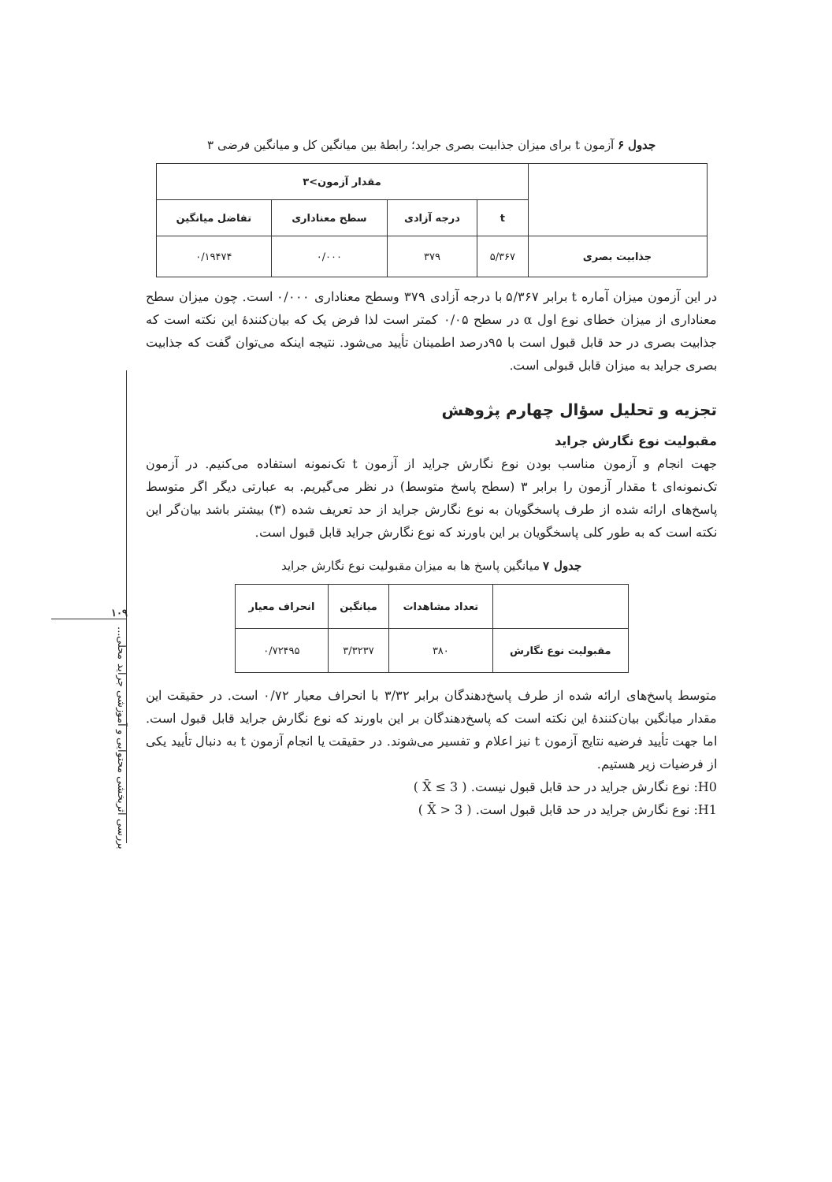۱۰۹
بررسی اثربخشی محتوایی و آموزشی جراید محلی...
جدول ۶ آزمون t برای میزان جذابیت بصری جراید؛ رابطهٔ بین میانگین کل و میانگین فرضی ۳
| | مقدار آزمون>۳ | | | |
| --- | --- | --- | --- | --- |
| | t | درجه آزادی | سطح معناداری | تفاضل میانگین |
| جذابیت بصری | ۵/۳۶۷ | ۳۷۹ | ۰/۰۰۰ | ۰/۱۹۴۷۴ |
در این آزمون میزان آماره t برابر ۵/۳۶۷ با درجه آزادی ۳۷۹ وسطح معناداری ۰/۰۰۰ است. چون میزان سطح معناداری از میزان خطای نوع اول α در سطح ۰/۰۵ کمتر است لذا فرض یک که بیان‌کنندهٔ این نکته است که جذابیت بصری در حد قابل قبول است با ۹۵درصد اطمینان تأیید می‌شود. نتیجه اینکه می‌توان گفت که جذابیت بصری جراید به میزان قابل قبولی است.
تجزیه و تحلیل سؤال چهارم پژوهش
مقبولیت نوع نگارش جراید
جهت انجام و آزمون مناسب بودن نوع نگارش جراید از آزمون t تک‌نمونه استفاده می‌کنیم. در آزمون تک‌نمونه‌ای t مقدار آزمون را برابر ۳ (سطح پاسخ متوسط) در نظر می‌گیریم. به عبارتی دیگر اگر متوسط پاسخ‌های ارائه شده از طرف پاسخگویان به نوع نگارش جراید از حد تعریف شده (۳) بیشتر باشد بیان‌گر این نکته است که به طور کلی پاسخگویان بر این باورند که نوع نگارش جراید قابل قبول است.
جدول ۷ میانگین پاسخ ها به میزان مقبولیت نوع نگارش جراید
| | تعداد مشاهدات | میانگین | انحراف معیار |
| --- | --- | --- | --- |
| مقبولیت نوع نگارش | ۳۸۰ | ۳/۳۲۳۷ | ۰/۷۲۴۹۵ |
متوسط پاسخ‌های ارائه شده از طرف پاسخ‌دهندگان برابر ۳/۳۲ با انحراف معیار ۰/۷۲ است. در حقیقت این مقدار میانگین بیان‌کنندهٔ این نکته است که پاسخ‌دهندگان بر این باورند که نوع نگارش جراید قابل قبول است. اما جهت تأیید فرضیه نتایج آزمون t نیز اعلام و تفسیر می‌شوند. در حقیقت یا انجام آزمون t به دنبال تأیید یکی از فرضیات زیر هستیم.
H0: نوع نگارش جراید در حد قابل قبول نیست. ( X̄ ≤ 3 )
H1: نوع نگارش جراید در حد قابل قبول است. ( X̄ > 3 )